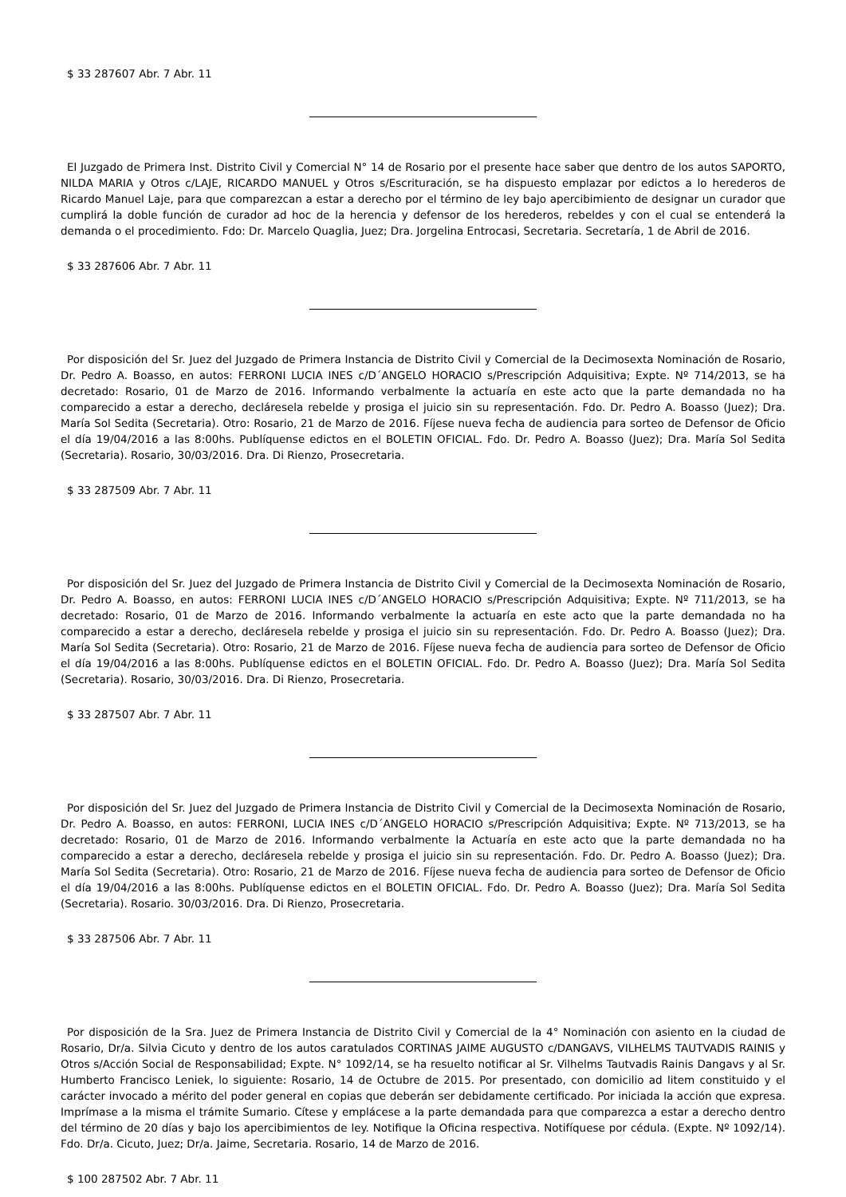$ 33 287607 Abr. 7 Abr. 11
El Juzgado de Primera Inst. Distrito Civil y Comercial N° 14 de Rosario por el presente hace saber que dentro de los autos SAPORTO, NILDA MARIA y Otros c/LAJE, RICARDO MANUEL y Otros s/Escrituración, se ha dispuesto emplazar por edictos a lo herederos de Ricardo Manuel Laje, para que comparezcan a estar a derecho por el término de ley bajo apercibimiento de designar un curador que cumplirá la doble función de curador ad hoc de la herencia y defensor de los herederos, rebeldes y con el cual se entenderá la demanda o el procedimiento. Fdo: Dr. Marcelo Quaglia, Juez; Dra. Jorgelina Entrocasi, Secretaria. Secretaría, 1 de Abril de 2016.
$ 33 287606 Abr. 7 Abr. 11
Por disposición del Sr. Juez del Juzgado de Primera Instancia de Distrito Civil y Comercial de la Decimosexta Nominación de Rosario, Dr. Pedro A. Boasso, en autos: FERRONI LUCIA INES c/D´ANGELO HORACIO s/Prescripción Adquisitiva; Expte. Nº 714/2013, se ha decretado: Rosario, 01 de Marzo de 2016. Informando verbalmente la actuaría en este acto que la parte demandada no ha comparecido a estar a derecho, decláresela rebelde y prosiga el juicio sin su representación. Fdo. Dr. Pedro A. Boasso (Juez); Dra. María Sol Sedita (Secretaria). Otro: Rosario, 21 de Marzo de 2016. Fíjese nueva fecha de audiencia para sorteo de Defensor de Oficio el día 19/04/2016 a las 8:00hs. Publíquense edictos en el BOLETIN OFICIAL. Fdo. Dr. Pedro A. Boasso (Juez); Dra. María Sol Sedita (Secretaria). Rosario, 30/03/2016. Dra. Di Rienzo, Prosecretaria.
$ 33 287509 Abr. 7 Abr. 11
Por disposición del Sr. Juez del Juzgado de Primera Instancia de Distrito Civil y Comercial de la Decimosexta Nominación de Rosario, Dr. Pedro A. Boasso, en autos: FERRONI LUCIA INES c/D´ANGELO HORACIO s/Prescripción Adquisitiva; Expte. Nº 711/2013, se ha decretado: Rosario, 01 de Marzo de 2016. Informando verbalmente la actuaría en este acto que la parte demandada no ha comparecido a estar a derecho, decláresela rebelde y prosiga el juicio sin su representación. Fdo. Dr. Pedro A. Boasso (Juez); Dra. María Sol Sedita (Secretaria). Otro: Rosario, 21 de Marzo de 2016. Fíjese nueva fecha de audiencia para sorteo de Defensor de Oficio el día 19/04/2016 a las 8:00hs. Publíquense edictos en el BOLETIN OFICIAL. Fdo. Dr. Pedro A. Boasso (Juez); Dra. María Sol Sedita (Secretaria). Rosario, 30/03/2016. Dra. Di Rienzo, Prosecretaria.
$ 33 287507 Abr. 7 Abr. 11
Por disposición del Sr. Juez del Juzgado de Primera Instancia de Distrito Civil y Comercial de la Decimosexta Nominación de Rosario, Dr. Pedro A. Boasso, en autos: FERRONI, LUCIA INES c/D´ANGELO HORACIO s/Prescripción Adquisitiva; Expte. Nº 713/2013, se ha decretado: Rosario, 01 de Marzo de 2016. Informando verbalmente la Actuaría en este acto que la parte demandada no ha comparecido a estar a derecho, decláresela rebelde y prosiga el juicio sin su representación. Fdo. Dr. Pedro A. Boasso (Juez); Dra. María Sol Sedita (Secretaria). Otro: Rosario, 21 de Marzo de 2016. Fíjese nueva fecha de audiencia para sorteo de Defensor de Oficio el día 19/04/2016 a las 8:00hs. Publíquense edictos en el BOLETIN OFICIAL. Fdo. Dr. Pedro A. Boasso (Juez); Dra. María Sol Sedita (Secretaria). Rosario. 30/03/2016. Dra. Di Rienzo, Prosecretaria.
$ 33 287506 Abr. 7 Abr. 11
Por disposición de la Sra. Juez de Primera Instancia de Distrito Civil y Comercial de la 4° Nominación con asiento en la ciudad de Rosario, Dr/a. Silvia Cicuto y dentro de los autos caratulados CORTINAS JAIME AUGUSTO c/DANGAVS, VILHELMS TAUTVADIS RAINIS y Otros s/Acción Social de Responsabilidad; Expte. N° 1092/14, se ha resuelto notificar al Sr. Vilhelms Tautvadis Rainis Dangavs y al Sr. Humberto Francisco Leniek, lo siguiente: Rosario, 14 de Octubre de 2015. Por presentado, con domicilio ad litem constituido y el carácter invocado a mérito del poder general en copias que deberán ser debidamente certificado. Por iniciada la acción que expresa. Imprímase a la misma el trámite Sumario. Cítese y emplácese a la parte demandada para que comparezca a estar a derecho dentro del término de 20 días y bajo los apercibimientos de ley. Notifique la Oficina respectiva. Notifíquese por cédula. (Expte. Nº 1092/14). Fdo. Dr/a. Cicuto, Juez; Dr/a. Jaime, Secretaria. Rosario, 14 de Marzo de 2016.
$ 100 287502 Abr. 7 Abr. 11